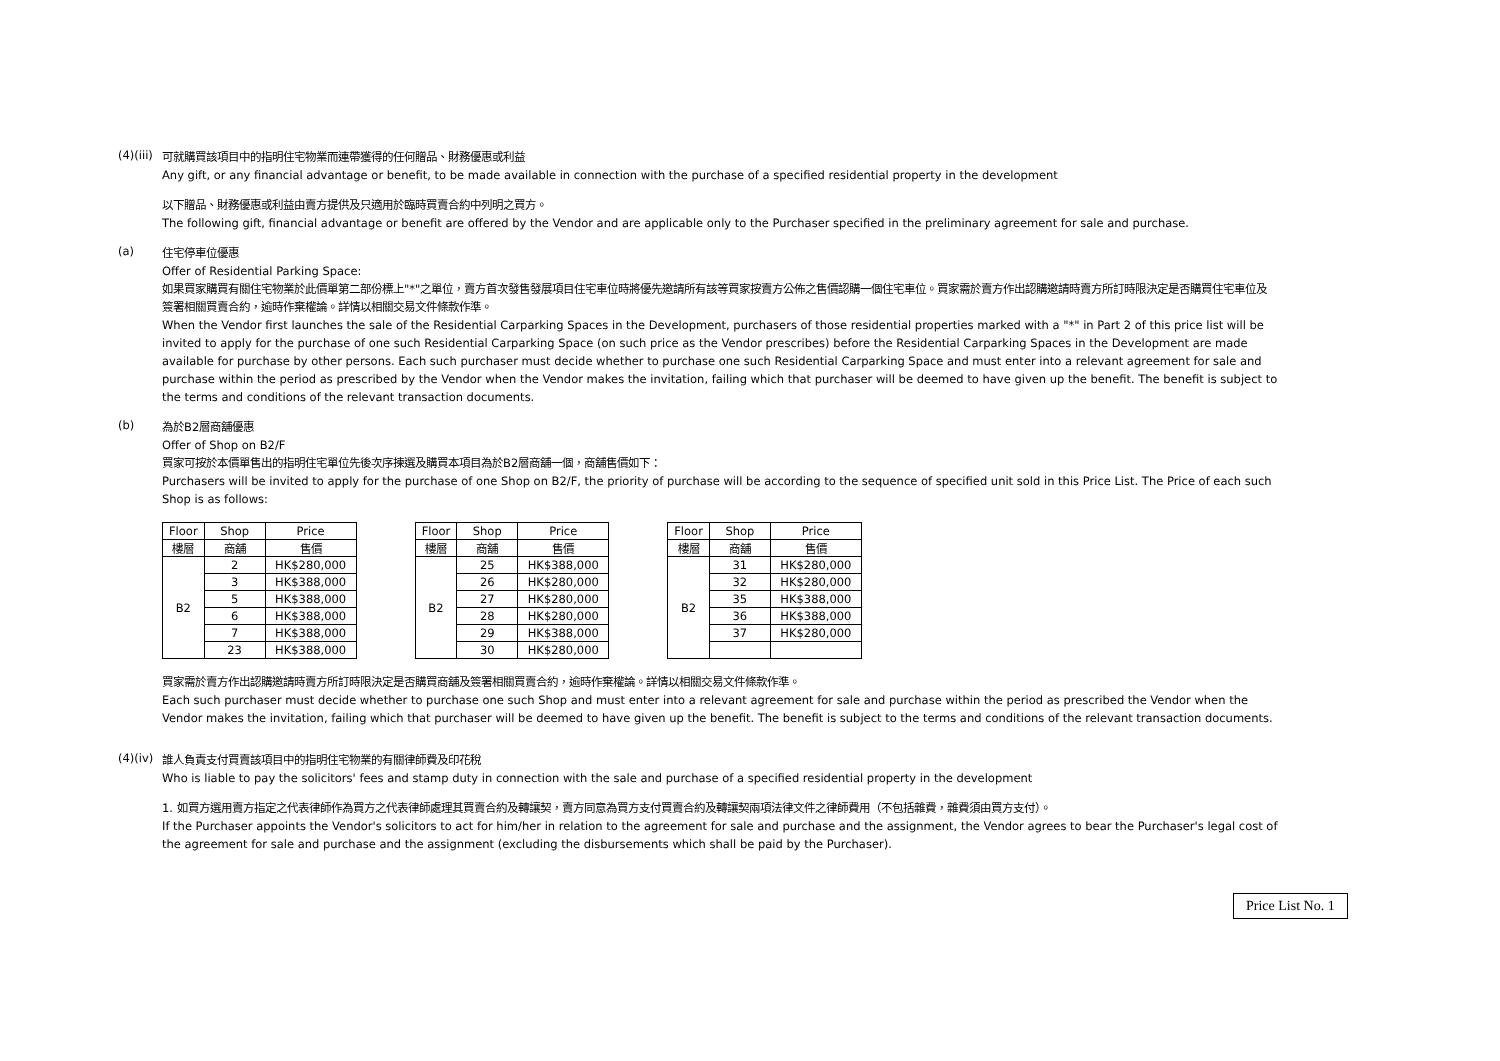(4)(iii)
可就購買該項目中的指明住宅物業而連帶獲得的任何贈品、財務優惠或利益
Any gift, or any financial advantage or benefit, to be made available in connection with the purchase of a specified residential property in the development
以下贈品、財務優惠或利益由賣方提供及只適用於臨時買賣合約中列明之買方。
The following gift, financial advantage or benefit are offered by the Vendor and are applicable only to the Purchaser specified in the preliminary agreement for sale and purchase.
(a)
住宅停車位優惠
Offer of Residential Parking Space:
如果買家購買有關住宅物業於此價單第二部份標上"*"之單位，賣方首次發售發展項目住宅車位時將優先邀請所有該等買家按賣方公佈之售價認購一個住宅車位。買家需於賣方作出認購邀請時賣方所訂時限決定是否購買住宅車位及簽署相關買賣合約，逾時作棄權論。詳情以相關交易文件條款作準。
When the Vendor first launches the sale of the Residential Carparking Spaces in the Development, purchasers of those residential properties marked with a "*" in Part 2 of this price list will be invited to apply for the purchase of one such Residential Carparking Space (on such price as the Vendor prescribes) before the Residential Carparking Spaces in the Development are made available for purchase by other persons. Each such purchaser must decide whether to purchase one such Residential Carparking Space and must enter into a relevant agreement for sale and purchase within the period as prescribed by the Vendor when the Vendor makes the invitation, failing which that purchaser will be deemed to have given up the benefit. The benefit is subject to the terms and conditions of the relevant transaction documents.
(b)
為於B2層商舖優惠
Offer of Shop on B2/F
買家可按於本價單售出的指明住宅單位先後次序揀選及購買本項目為於B2層商舖一個，商舖售價如下：
Purchasers will be invited to apply for the purchase of one Shop on B2/F, the priority of purchase will be according to the sequence of specified unit sold in this Price List. The Price of each such Shop is as follows:
| Floor | Shop | Price |
| 樓層 | 商舖 | 售價 |
| B2 | 2 | HK$280,000 |
| | 3 | HK$388,000 |
| | 5 | HK$388,000 |
| | 6 | HK$388,000 |
| | 7 | HK$388,000 |
| | 23 | HK$388,000 |
| Floor | Shop | Price |
| 樓層 | 商舖 | 售價 |
| B2 | 25 | HK$388,000 |
| | 26 | HK$280,000 |
| | 27 | HK$280,000 |
| | 28 | HK$280,000 |
| | 29 | HK$388,000 |
| | 30 | HK$280,000 |
| Floor | Shop | Price |
| 樓層 | 商舖 | 售價 |
| B2 | 31 | HK$280,000 |
| | 32 | HK$280,000 |
| | 35 | HK$388,000 |
| | 36 | HK$388,000 |
| | 37 | HK$280,000 |
買家需於賣方作出認購邀請時賣方所訂時限決定是否購買商舖及簽署相關買賣合約，逾時作棄權論。詳情以相關交易文件條款作準。
Each such purchaser must decide whether to purchase one such Shop and must enter into a relevant agreement for sale and purchase within the period as prescribed the Vendor when the Vendor makes the invitation, failing which that purchaser will be deemed to have given up the benefit. The benefit is subject to the terms and conditions of the relevant transaction documents.
(4)(iv)
誰人負責支付買賣該項目中的指明住宅物業的有關律師費及印花稅
Who is liable to pay the solicitors' fees and stamp duty in connection with the sale and purchase of a specified residential property in the development
1. 如買方選用賣方指定之代表律師作為買方之代表律師處理其買賣合約及轉讓契，賣方同意為買方支付買賣合約及轉讓契兩項法律文件之律師費用（不包括雜費，雜費須由買方支付）。
If the Purchaser appoints the Vendor's solicitors to act for him/her in relation to the agreement for sale and purchase and the assignment, the Vendor agrees to bear the Purchaser's legal cost of the agreement for sale and purchase and the assignment (excluding the disbursements which shall be paid by the Purchaser).
Price List No. 1